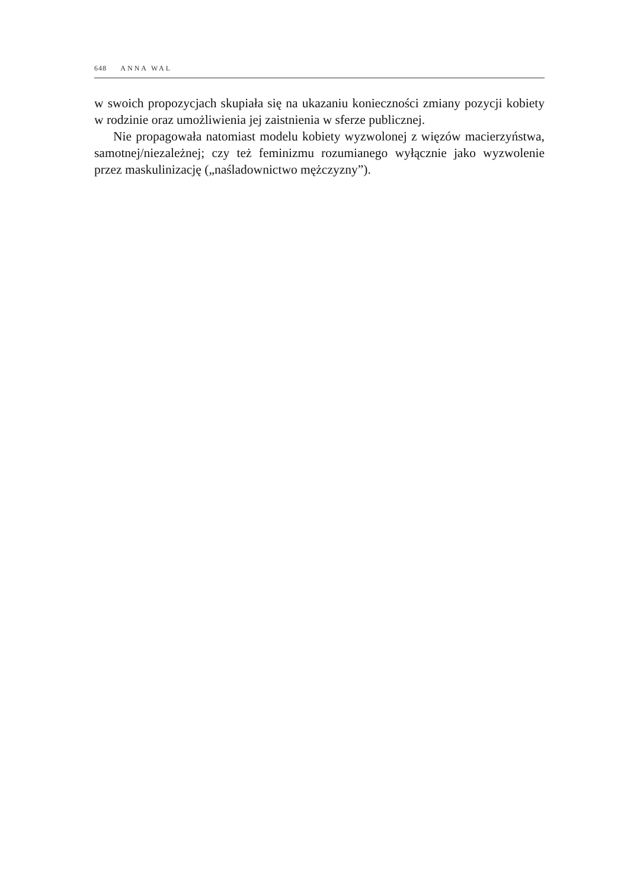648 ANNA WAL
w swoich propozycjach skupiała się na ukazaniu konieczności zmiany pozycji kobiety w rodzinie oraz umożliwienia jej zaistnienia w sferze publicznej.
Nie propagowała natomiast modelu kobiety wyzwolonej z więzów macierzyństwa, samotnej/niezależnej; czy też feminizmu rozumianego wyłącznie jako wyzwolenie przez maskulinizację („naśladownictwo mężczyzny”).